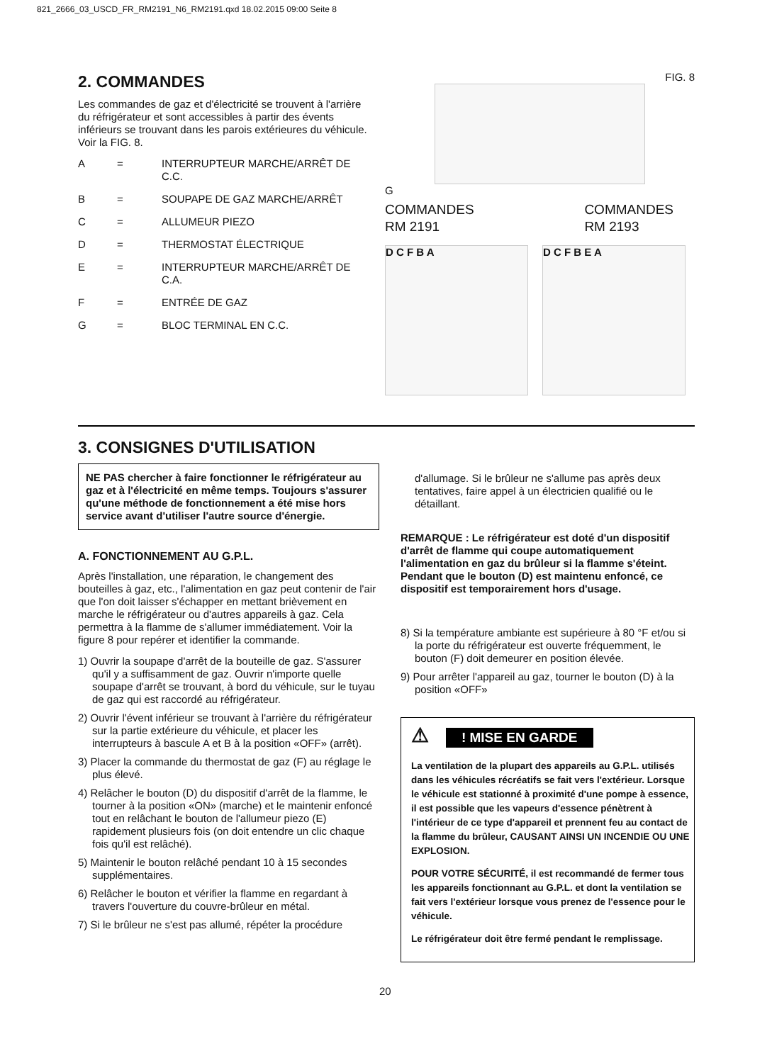821_2666_03_USCD_FR_RM2191_N6_RM2191.qxd 18.02.2015 09:00 Seite 8
2. COMMANDES
Les commandes de gaz et d'électricité se trouvent à l'arrière du réfrigérateur et sont accessibles à partir des évents inférieurs se trouvant dans les parois extérieures du véhicule. Voir la FIG. 8.
A = INTERRUPTEUR MARCHE/ARRÊT DE C.C.
B = SOUPAPE DE GAZ MARCHE/ARRÊT
C = ALLUMEUR PIEZO
D = THERMOSTAT ÉLECTRIQUE
E = INTERRUPTEUR MARCHE/ARRÊT DE C.A.
F = ENTRÉE DE GAZ
G = BLOC TERMINAL EN C.C.
FIG. 8
G
COMMANDES
RM 2191
COMMANDES
RM 2193
D C F B A D C F B E A
3. CONSIGNES D'UTILISATION
NE PAS chercher à faire fonctionner le réfrigérateur au gaz et à l'électricité en même temps. Toujours s'assurer qu'une méthode de fonctionnement a été mise hors service avant d'utiliser l'autre source d'énergie.
A. FONCTIONNEMENT AU G.P.L.
Après l'installation, une réparation, le changement des bouteilles à gaz, etc., l'alimentation en gaz peut contenir de l'air que l'on doit laisser s'échapper en mettant brièvement en marche le réfrigérateur ou d'autres appareils à gaz. Cela permettra à la flamme de s'allumer immédiatement. Voir la figure 8 pour repérer et identifier la commande.
1) Ouvrir la soupape d'arrêt de la bouteille de gaz. S'assurer qu'il y a suffisamment de gaz. Ouvrir n'importe quelle soupape d'arrêt se trouvant, à bord du véhicule, sur le tuyau de gaz qui est raccordé au réfrigérateur.
2) Ouvrir l'évent inférieur se trouvant à l'arrière du réfrigérateur sur la partie extérieure du véhicule, et placer les interrupteurs à bascule A et B à la position «OFF» (arrêt).
3) Placer la commande du thermostat de gaz (F) au réglage le plus élevé.
4) Relâcher le bouton (D) du dispositif d'arrêt de la flamme, le tourner à la position «ON» (marche) et le maintenir enfoncé tout en relâchant le bouton de l'allumeur piezo (E) rapidement plusieurs fois (on doit entendre un clic chaque fois qu'il est relâché).
5) Maintenir le bouton relâché pendant 10 à 15 secondes supplémentaires.
6) Relâcher le bouton et vérifier la flamme en regardant à travers l'ouverture du couvre-brûleur en métal.
7) Si le brûleur ne s'est pas allumé, répéter la procédure
d'allumage. Si le brûleur ne s'allume pas après deux tentatives, faire appel à un électricien qualifié ou le détaillant.
REMARQUE : Le réfrigérateur est doté d'un dispositif d'arrêt de flamme qui coupe automatiquement l'alimentation en gaz du brûleur si la flamme s'éteint. Pendant que le bouton (D) est maintenu enfoncé, ce dispositif est temporairement hors d'usage.
8) Si la température ambiante est supérieure à 80 °F et/ou si la porte du réfrigérateur est ouverte fréquemment, le bouton (F) doit demeurer en position élevée.
9) Pour arrêter l'appareil au gaz, tourner le bouton (D) à la position «OFF»
⚠ ! MISE EN GARDE
La ventilation de la plupart des appareils au G.P.L. utilisés dans les véhicules récréatifs se fait vers l'extérieur. Lorsque le véhicule est stationné à proximité d'une pompe à essence, il est possible que les vapeurs d'essence pénètrent à l'intérieur de ce type d'appareil et prennent feu au contact de la flamme du brûleur, CAUSANT AINSI UN INCENDIE OU UNE EXPLOSION.
POUR VOTRE SÉCURITÉ, il est recommandé de fermer tous les appareils fonctionnant au G.P.L. et dont la ventilation se fait vers l'extérieur lorsque vous prenez de l'essence pour le véhicule.
Le réfrigérateur doit être fermé pendant le remplissage.
20